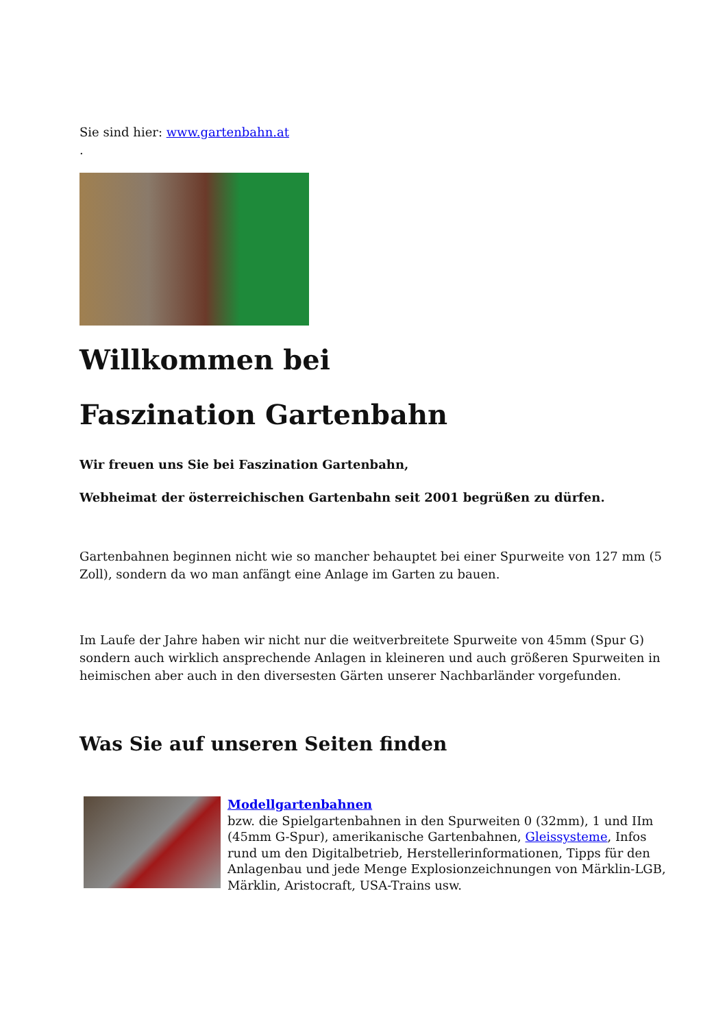Sie sind hier: www.gartenbahn.at
.
Willkommen bei
Faszination Gartenbahn
Wir freuen uns Sie bei Faszination Gartenbahn,
Webheimat der österreichischen Gartenbahn seit 2001 begrüßen zu dürfen.
Gartenbahnen beginnen nicht wie so mancher behauptet bei einer Spurweite von 127 mm (5 Zoll), sondern da wo man anfängt eine Anlage im Garten zu bauen.
Im Laufe der Jahre haben wir nicht nur die weitverbreitete Spurweite von 45mm (Spur G) sondern auch wirklich ansprechende Anlagen in kleineren und auch größeren Spurweiten in heimischen aber auch in den diversesten Gärten unserer Nachbarländer vorgefunden.
Was Sie auf unseren Seiten finden
Modellgartenbahnen
bzw. die Spielgartenbahnen in den Spurweiten 0 (32mm), 1 und IIm (45mm G-Spur), amerikanische Gartenbahnen, Gleissysteme, Infos rund um den Digitalbetrieb, Herstellerinformationen, Tipps für den Anlagenbau und jede Menge Explosionzeichnungen von Märklin-LGB, Märklin, Aristocraft, USA-Trains usw.